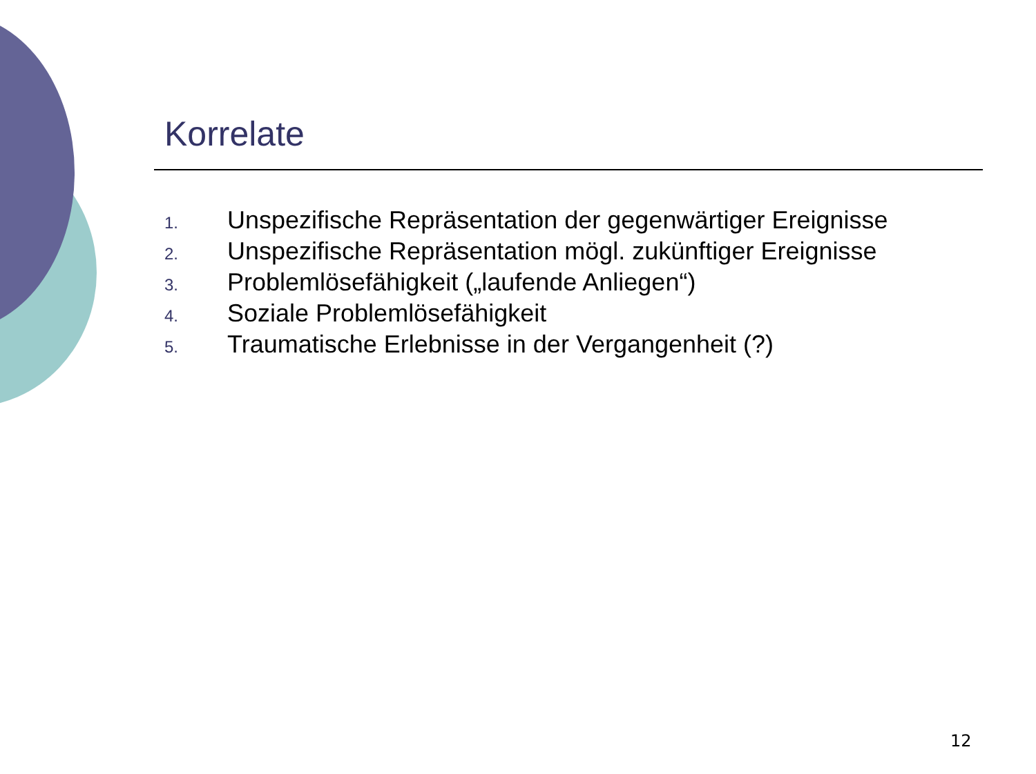Korrelate
1. Unspezifische Repräsentation der gegenwärtiger Ereignisse
2. Unspezifische Repräsentation mögl. zukünftiger Ereignisse
3. Problemlösefähigkeit („laufende Anliegen“)
4. Soziale Problemlösefähigkeit
5. Traumatische Erlebnisse in der Vergangenheit (?)
12